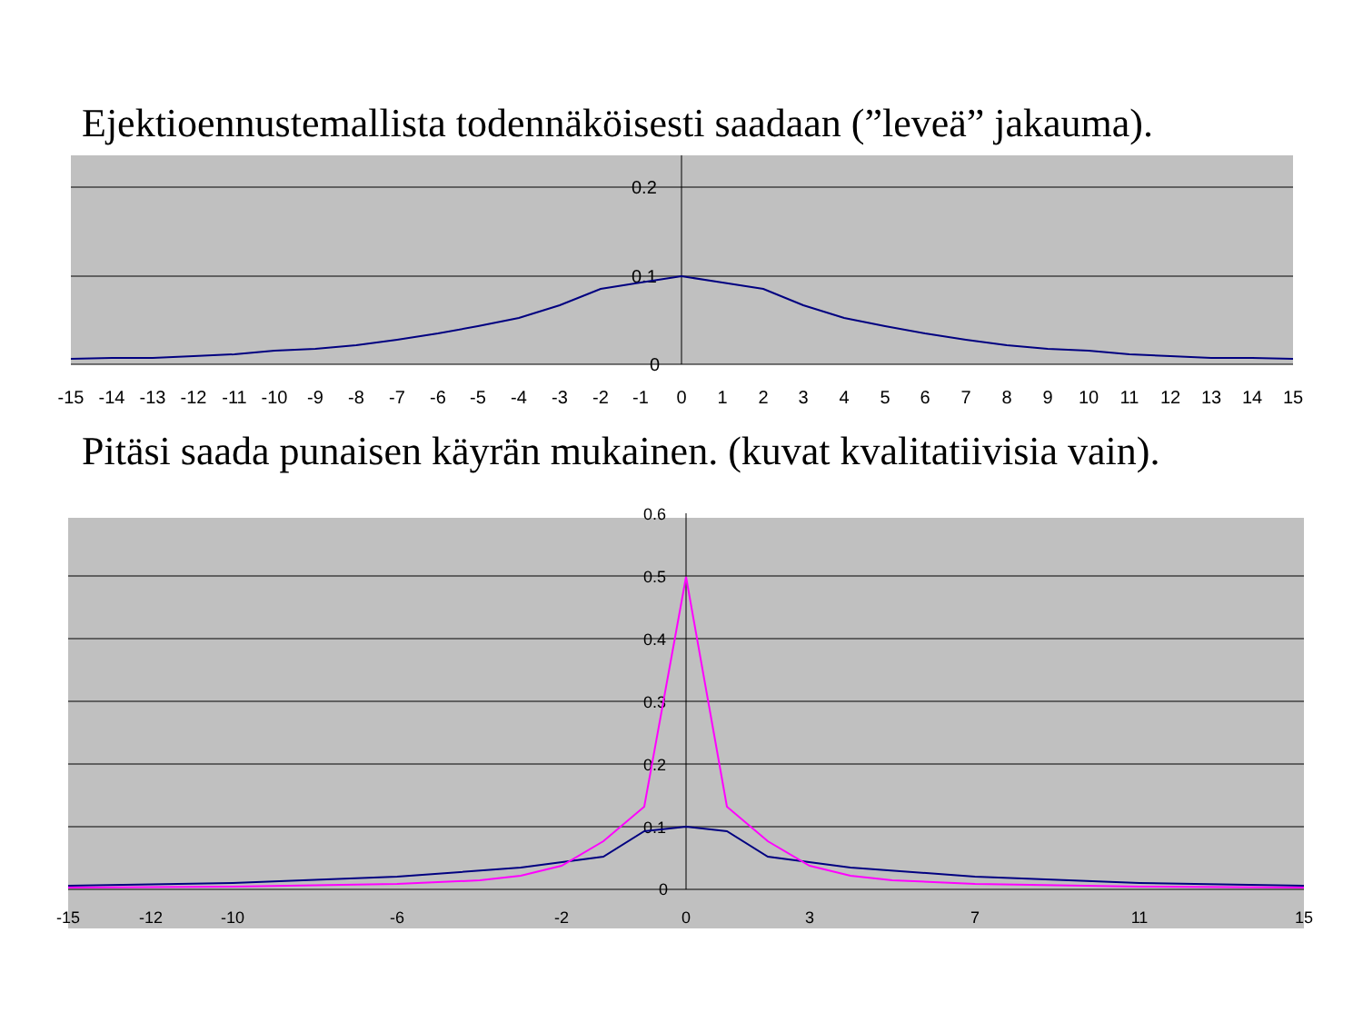Ejektioennustemallista todennäköisesti saadaan (”leveä” jakauma).
0.2
0.1
0
-15
-14
-13
-12
-11
-10
-9
-8
-7
-6
-5
-4
-3
-2
-1
0
1
2
3
4
5
6
7
8
9
10
11
12
13
14
15
Pitäsi saada punaisen käyrän mukainen. (kuvat kvalitatiivisia vain).
0.6
0.5
0.4
0.3
0.2
0.1
0
-15
-12
-10
-6
-2
0
3
7
11
15